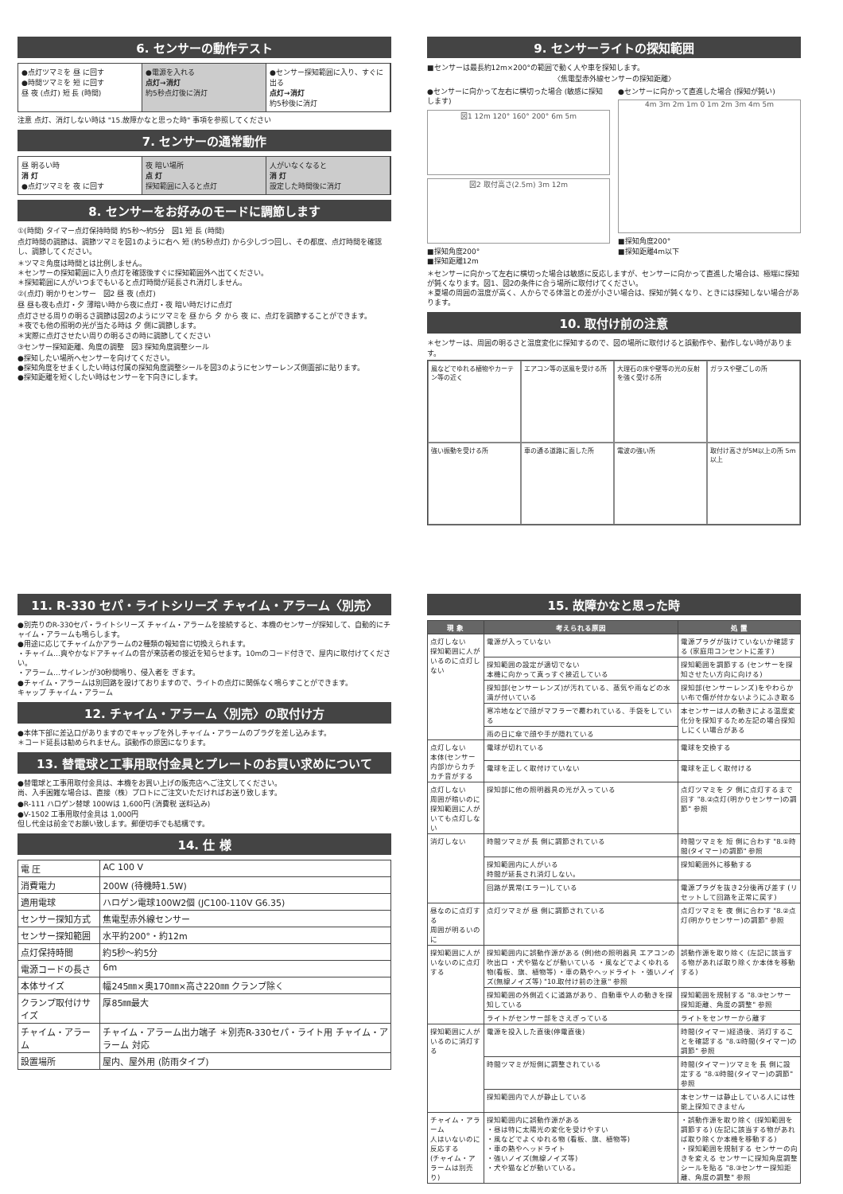6. センサーの動作テスト
●点灯ツマミを 昼 に回す
●時間ツマミを 短 に回す
昼 夜 (点灯) 短 長 (時間)
●電源を入れる
点灯→消灯
約5秒点灯後に消灯
●センサー探知範囲に入り、すぐに出る
点灯→消灯
約5秒後に消灯
注意 点灯、消灯しない時は "15.故障かなと思った時" 事項を参照してください
7. センサーの通常動作
昼 明るい時
消 灯
●点灯ツマミを 夜 に回す
夜 暗い場所
点 灯
探知範囲に入ると点灯
人がいなくなると
消 灯
設定した時間後に消灯
8. センサーをお好みのモードに調節します
①(時間) タイマー点灯保持時間 約5秒～約5分 図1 短 長 (時間)
点灯時間の調節は、調節ツマミを図1のように右へ 短 (約5秒点灯) から少しづつ回し、その都度、点灯時間を確認し、調節してください。
＊ツマミ角度は時間とは比例しません。
＊センサーの探知範囲に入り点灯を確認後すぐに探知範囲外へ出てください。
＊探知範囲に人がいつまでもいると点灯時間が延長され消灯しません。
②(点灯) 明かりセンサー 図2 昼 夜 (点灯)
昼 昼も夜も点灯・夕 薄暗い時から夜に点灯・夜 暗い時だけに点灯
点灯させる周りの明るさ調節は図2のようにツマミを 昼 から 夕 から 夜 に、点灯を調節することができます。
＊夜でも他の照明の光が当たる時は 夕 側に調節します。
＊実際に点灯させたい周りの明るさの時に調節してください
③センサー探知距離、角度の調整 図3 探知角度調整シール
●探知したい場所へセンサーを向けてください。
●探知角度をせまくしたい時は付属の探知角度調整シールを図3のようにセンサーレンズ側面部に貼ります。
●探知距離を短くしたい時はセンサーを下向きにします。
9. センサーライトの探知範囲
■センサーは最長約12m×200°の範囲で動く人や車を探知します。
〈焦電型赤外線センサーの探知距離〉
●センサーに向かって左右に横切った場合 (敏感に探知します)
図1 12m 120° 160° 200° 6m 5m
図2 取付高さ(2.5m) 3m 12m
■探知角度200°
■探知距離12m
●センサーに向かって直進した場合 (探知が鈍い)
4m 3m 2m 1m 0 1m 2m 3m 4m 5m
■探知角度200°
■探知距離4m以下
＊センサーに向かって左右に横切った場合は敏感に反応しますが、センサーに向かって直進した場合は、極端に探知が鈍くなります。図1、図2の条件に合う場所に取付けてください。
＊夏場の周囲の温度が高く、人からでる体温との差が小さい場合は、探知が鈍くなり、ときには探知しない場合があります。
10. 取付け前の注意
＊センサーは、周囲の明るさと温度変化に探知するので、図の場所に取付けると誤動作や、動作しない時があります。
風などでゆれる植物やカーテン等の近く
エアコン等の送風を受ける所
大理石の床や壁等の光の反射を強く受ける所
ガラスや壁ごしの所
強い振動を受ける所
車の通る道路に面した所
電波の強い所
取付け高さが5M以上の所 5m以上
11. R-330 セパ・ライトシリーズ チャイム・アラーム〈別売〉
●別売りのR-330セパ・ライトシリーズ チャイム・アラームを接続すると、本機のセンサーが探知して、自動的にチャイム・アラームも鳴らします。
●用途に応じてチャイムかアラームの2種類の報知音に切換えられます。
・チャイム…爽やかなドアチャイムの音が来訪者の接近を知らせます。10mのコード付きで、屋内に取付けてください。
・アラーム…サイレンが30秒間鳴り、侵入者を ぎます。
●チャイム・アラームは別回路を設けておりますので、ライトの点灯に関係なく鳴らすことができます。
キャップ チャイム・アラーム
12. チャイム・アラーム〈別売〉の取付け方
●本体下部に差込口がありますのでキャップを外しチャイム・アラームのプラグを差し込みます。
＊コード延長は勧められません。誤動作の原因になります。
13. 替電球と工事用取付金具とプレートのお買い求めについて
●替電球と工事用取付金具は、本機をお買い上げの販売店へご注文してください。
尚、入手困難な場合は、直接（株）プロトにご注文いただければお送り致します。
●R-111 ハロゲン替球 100Wは 1,600円 (消費税 送料込み)
●V-1502 工事用取付金具は 1,000円
但し代金は前金でお願い致します。郵便切手でも結構です。
14. 仕 様
| 電 圧 | AC 100 V |
| 消費電力 | 200W (待機時1.5W) |
| 適用電球 | ハロゲン電球100W2個 (JC100-110V G6.35) |
| センサー探知方式 | 焦電型赤外線センサー |
| センサー探知範囲 | 水平約200°・約12m |
| 点灯保持時間 | 約5秒～約5分 |
| 電源コードの長さ | 6m |
| 本体サイズ | 幅245㎜×奥170㎜×高さ220㎜ クランプ除く |
| クランプ取付けサイズ | 厚85㎜最大 |
| チャイム・アラーム | チャイム・アラーム出力端子 ＊別売R-330セパ・ライト用 チャイム・アラーム 対応 |
| 設置場所 | 屋内、屋外用 (防雨タイプ) |
15. 故障かなと思った時
| 現 象 | 考えられる原因 | 処 置 |
| --- | --- | --- |
| 点灯しない 探知範囲に人がいるのに点灯しない | 電源が入っていない | 電源プラグが抜けていないか確認する (家庭用コンセントに差す) |
| | 探知範囲の設定が適切でない 本機に向かって真っすぐ接近している | 探知範囲を調節する (センサーを探知させたい方向に向ける) |
| | 探知部(センサーレンズ)が汚れている、蒸気や雨などの水滴が付いている | 探知部(センサーレンズ)をやわらかい布で傷が付かないようにふき取る |
| | 寒冷地などで顔がマフラーで覆われている、手袋をしている | 本センサーは人の動きによる温度変化分を探知するため左記の場合探知しにくい場合がある |
| | 雨の日に傘で顔や手が隠れている | |
| 点灯しない 本体(センサー内部)からカチカチ音がする | 電球が切れている | 電球を交換する |
| | 電球を正しく取付けていない | 電球を正しく取付ける |
| 点灯しない 周囲が暗いのに探知範囲に人がいても点灯しない | 探知部に他の照明器具の光が入っている | 点灯ツマミを 夕 側に点灯するまで回す "8.②点灯(明かりセンサー)の調節" 参照 |
| 消灯しない | 時間ツマミが 長 側に調節されている | 時間ツマミを 短 側に合わす "8.①時間(タイマー)の調節" 参照 |
| | 探知範囲内に人がいる 時間が延長され消灯しない。 | 探知範囲外に移動する |
| | 回路が異常(エラー)している | 電源プラグを抜き2分後再び差す (リセットして回路を正常に戻す) |
| 昼なのに点灯する 周囲が明るいのに | 点灯ツマミが 昼 側に調節されている | 点灯ツマミを 夜 側に合わす "8.②点灯(明かりセンサー)の調節" 参照 |
| 探知範囲に人がいないのに点灯する | 探知範囲内に誤動作源がある (例)他の照明器具 エアコンの吹出口 ・犬や猫などが動いている ・風などでよくゆれる物(看板、旗、植物等) ・車の熱やヘッドライト ・強いノイズ(無線ノイズ等) "10.取付け前の注意" 参照 | 誤動作源を取り除く (左記に該当する物があれば取り除くか本体を移動する) |
| | 探知範囲の外側近くに道路があり、自動車や人の動きを探知している | 探知範囲を規制する "8.③センサー探知距離、角度の調整" 参照 |
| | ライトがセンサー部をさえぎっている | ライトをセンサーから離す |
| 探知範囲に人がいるのに消灯する | 電源を投入した直後(停電直後) | 時間(タイマー)経過後、消灯することを確認する "8.①時間(タイマー)の調節" 参照 |
| | 時間ツマミが短側に調整されている | 時間(タイマー)ツマミを 長 側に設定する "8.①時間(タイマー)の調節" 参照 |
| | 探知範囲内で人が静止している | 本センサーは静止している人には性能上探知できません |
| チャイム・アラーム 人はいないのに反応する (チャイム・アラームは別売り) | 探知範囲内に誤動作源がある ・昼は特に太陽光の変化を受けやすい ・風などでよくゆれる物 (看板、旗、植物等) ・車の熱やヘッドライト ・強いノイズ(無線ノイズ等) ・犬や猫などが動いている。 | ・誤動作源を取り除く (探知範囲を調節する) (左記に該当する物があれば取り除くか本機を移動する) ・探知範囲を規制する センサーの向きを変える センサーに探知角度調整シールを貼る "8.③センサー探知距離、角度の調整" 参照 |